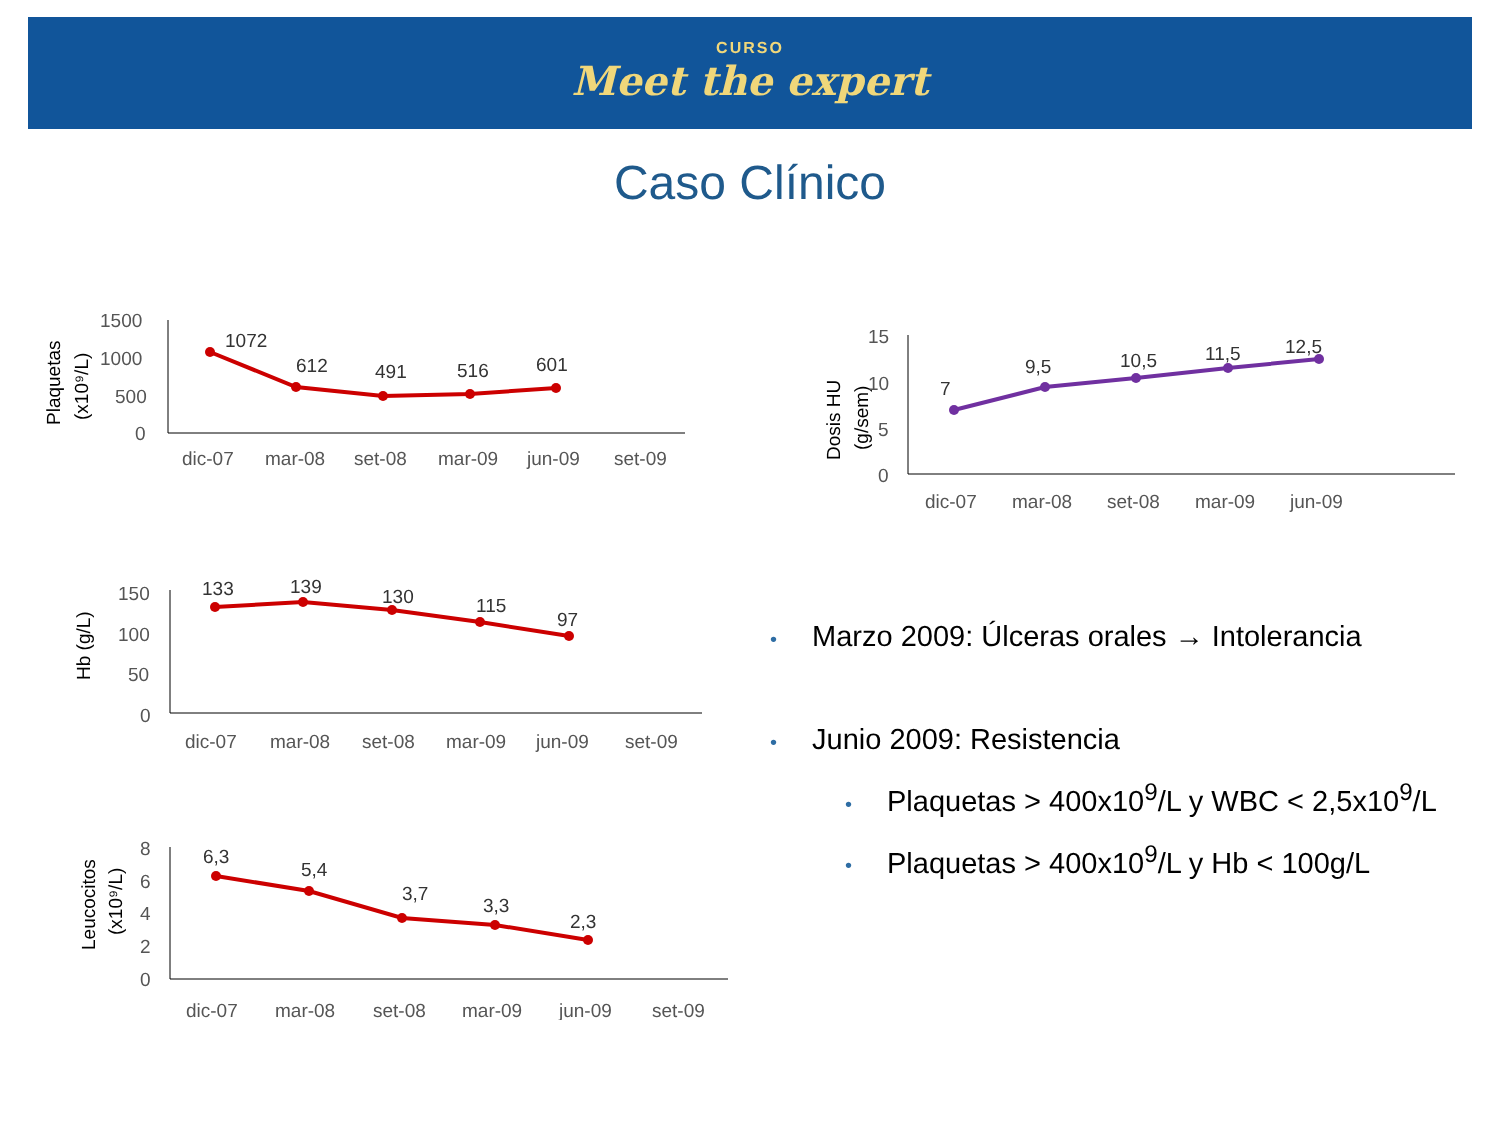CURSO
Meet the expert
Caso Clínico
Plaquetas
(x10⁹/L)
1500
1000
500
0
1072
612
491
516
601
dic-07
mar-08
set-08
mar-09
jun-09
set-09
Hb (g/L)
150
100
50
0
133
139
130
115
97
dic-07
mar-08
set-08
mar-09
jun-09
set-09
Leucocitos
(x10⁹/L)
8
6
4
2
0
6,3
5,4
3,7
3,3
2,3
dic-07
mar-08
set-08
mar-09
jun-09
set-09
Dosis HU
(g/sem)
15
10
5
0
7
9,5
10,5
11,5
12,5
dic-07
mar-08
set-08
mar-09
jun-09
• Marzo 2009: Úlceras orales → Intolerancia
• Junio 2009: Resistencia
• Plaquetas > 400x10<sup>9</sup>/L y WBC < 2,5x10<sup>9</sup>/L
• Plaquetas > 400x10<sup>9</sup>/L y Hb < 100g/L